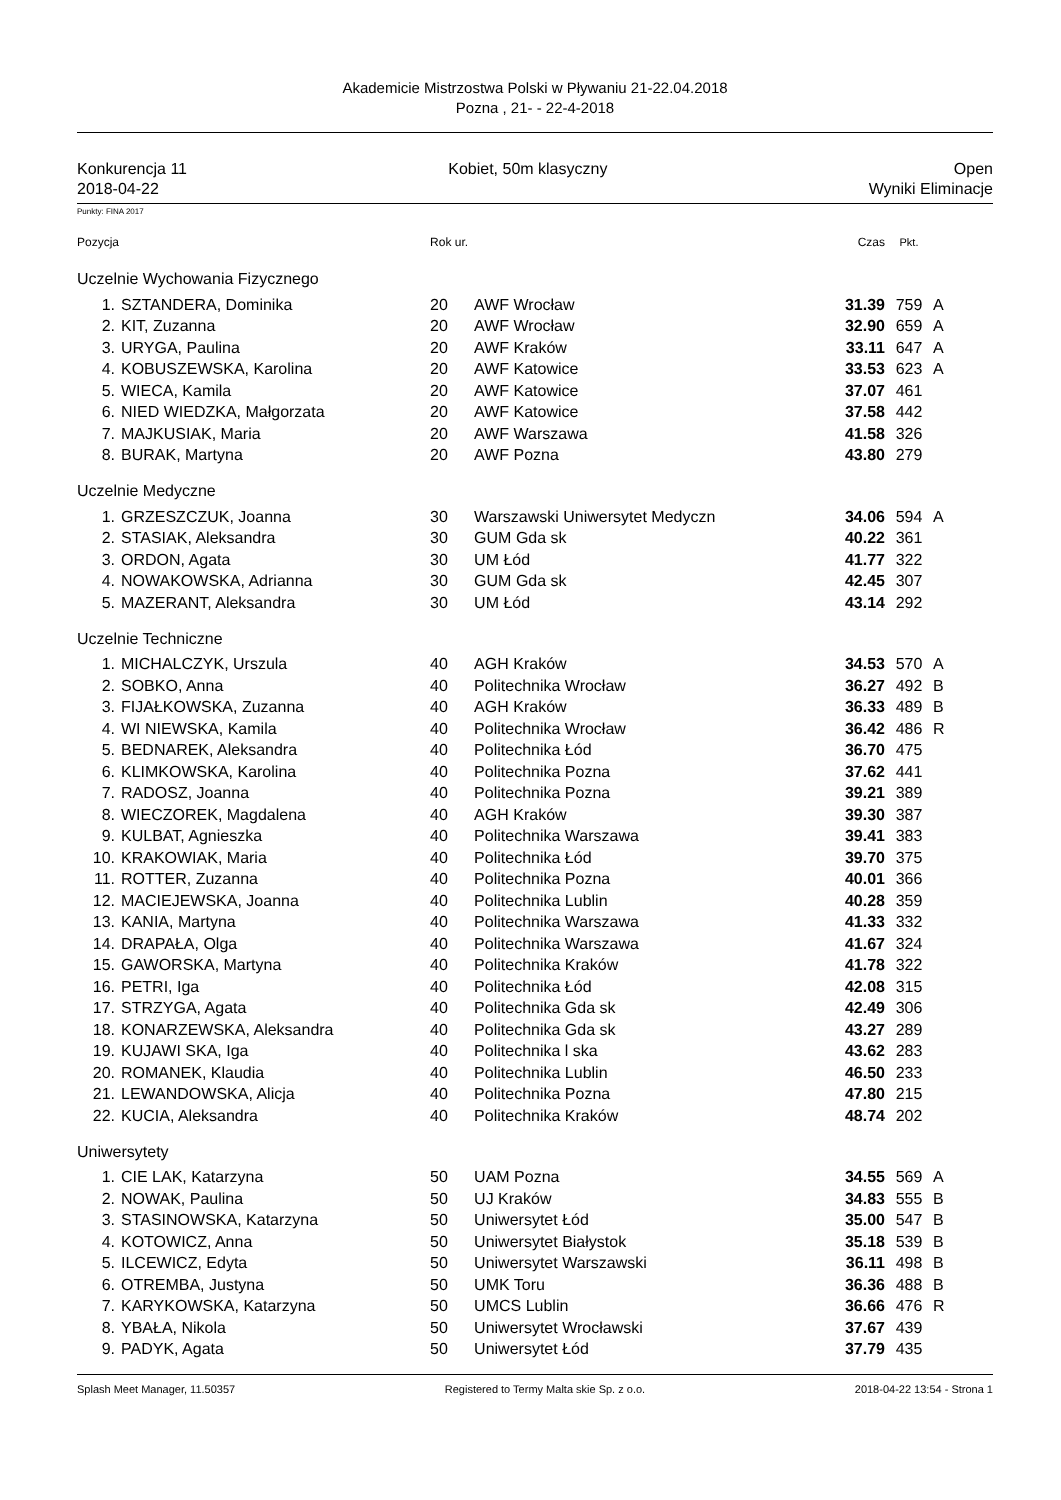Akademicie Mistrzostwa Polski w Pływaniu 21-22.04.2018
Pozna , 21- - 22-4-2018
Konkurencja 11
2018-04-22 Kobiet, 50m klasyczny Open
Wyniki Eliminacje
Punkty: FINA 2017
| Pozycja | | Rok ur. | | Czas | Pkt. | |
| Uczelnie Wychowania Fizycznego | | | | | | |
| 1. | SZTANDERA, Dominika | 20 | AWF Wrocław | 31.39 | 759 | A |
| 2. | KIT, Zuzanna | 20 | AWF Wrocław | 32.90 | 659 | A |
| 3. | URYGA, Paulina | 20 | AWF Kraków | 33.11 | 647 | A |
| 4. | KOBUSZEWSKA, Karolina | 20 | AWF Katowice | 33.53 | 623 | A |
| 5. | WIECA, Kamila | 20 | AWF Katowice | 37.07 | 461 | |
| 6. | NIED WIEDZKA, Małgorzata | 20 | AWF Katowice | 37.58 | 442 | |
| 7. | MAJKUSIAK, Maria | 20 | AWF Warszawa | 41.58 | 326 | |
| 8. | BURAK, Martyna | 20 | AWF Pozna | 43.80 | 279 | |
| Uczelnie Medyczne | | | | | | |
| 1. | GRZESZCZUK, Joanna | 30 | Warszawski Uniwersytet Medyczn | 34.06 | 594 | A |
| 2. | STASIAK, Aleksandra | 30 | GUM Gda sk | 40.22 | 361 | |
| 3. | ORDON, Agata | 30 | UM Łód | 41.77 | 322 | |
| 4. | NOWAKOWSKA, Adrianna | 30 | GUM Gda sk | 42.45 | 307 | |
| 5. | MAZERANT, Aleksandra | 30 | UM Łód | 43.14 | 292 | |
| Uczelnie Techniczne | | | | | | |
| 1. | MICHALCZYK, Urszula | 40 | AGH Kraków | 34.53 | 570 | A |
| 2. | SOBKO, Anna | 40 | Politechnika Wrocław | 36.27 | 492 | B |
| 3. | FIJAŁKOWSKA, Zuzanna | 40 | AGH Kraków | 36.33 | 489 | B |
| 4. | WI NIEWSKA, Kamila | 40 | Politechnika Wrocław | 36.42 | 486 | R |
| 5. | BEDNAREK, Aleksandra | 40 | Politechnika Łód | 36.70 | 475 | |
| 6. | KLIMKOWSKA, Karolina | 40 | Politechnika Pozna | 37.62 | 441 | |
| 7. | RADOSZ, Joanna | 40 | Politechnika Pozna | 39.21 | 389 | |
| 8. | WIECZOREK, Magdalena | 40 | AGH Kraków | 39.30 | 387 | |
| 9. | KULBAT, Agnieszka | 40 | Politechnika Warszawa | 39.41 | 383 | |
| 10. | KRAKOWIAK, Maria | 40 | Politechnika Łód | 39.70 | 375 | |
| 11. | ROTTER, Zuzanna | 40 | Politechnika Pozna | 40.01 | 366 | |
| 12. | MACIEJEWSKA, Joanna | 40 | Politechnika Lublin | 40.28 | 359 | |
| 13. | KANIA, Martyna | 40 | Politechnika Warszawa | 41.33 | 332 | |
| 14. | DRAPAŁA, Olga | 40 | Politechnika Warszawa | 41.67 | 324 | |
| 15. | GAWORSKA, Martyna | 40 | Politechnika Kraków | 41.78 | 322 | |
| 16. | PETRI, Iga | 40 | Politechnika Łód | 42.08 | 315 | |
| 17. | STRZYGA, Agata | 40 | Politechnika Gda sk | 42.49 | 306 | |
| 18. | KONARZEWSKA, Aleksandra | 40 | Politechnika Gda sk | 43.27 | 289 | |
| 19. | KUJAWI SKA, Iga | 40 | Politechnika l ska | 43.62 | 283 | |
| 20. | ROMANEK, Klaudia | 40 | Politechnika Lublin | 46.50 | 233 | |
| 21. | LEWANDOWSKA, Alicja | 40 | Politechnika Pozna | 47.80 | 215 | |
| 22. | KUCIA, Aleksandra | 40 | Politechnika Kraków | 48.74 | 202 | |
| Uniwersytety | | | | | | |
| 1. | CIE LAK, Katarzyna | 50 | UAM Pozna | 34.55 | 569 | A |
| 2. | NOWAK, Paulina | 50 | UJ Kraków | 34.83 | 555 | B |
| 3. | STASINOWSKA, Katarzyna | 50 | Uniwersytet Łód | 35.00 | 547 | B |
| 4. | KOTOWICZ, Anna | 50 | Uniwersytet Białystok | 35.18 | 539 | B |
| 5. | ILCEWICZ, Edyta | 50 | Uniwersytet Warszawski | 36.11 | 498 | B |
| 6. | OTREMBA, Justyna | 50 | UMK Toru | 36.36 | 488 | B |
| 7. | KARYKOWSKA, Katarzyna | 50 | UMCS Lublin | 36.66 | 476 | R |
| 8. | YBAŁA, Nikola | 50 | Uniwersytet Wrocławski | 37.67 | 439 | |
| 9. | PADYK, Agata | 50 | Uniwersytet Łód | 37.79 | 435 | |
Splash Meet Manager, 11.50357 Registered to Termy Malta skie Sp. z o.o. 2018-04-22 13:54 - Strona 1